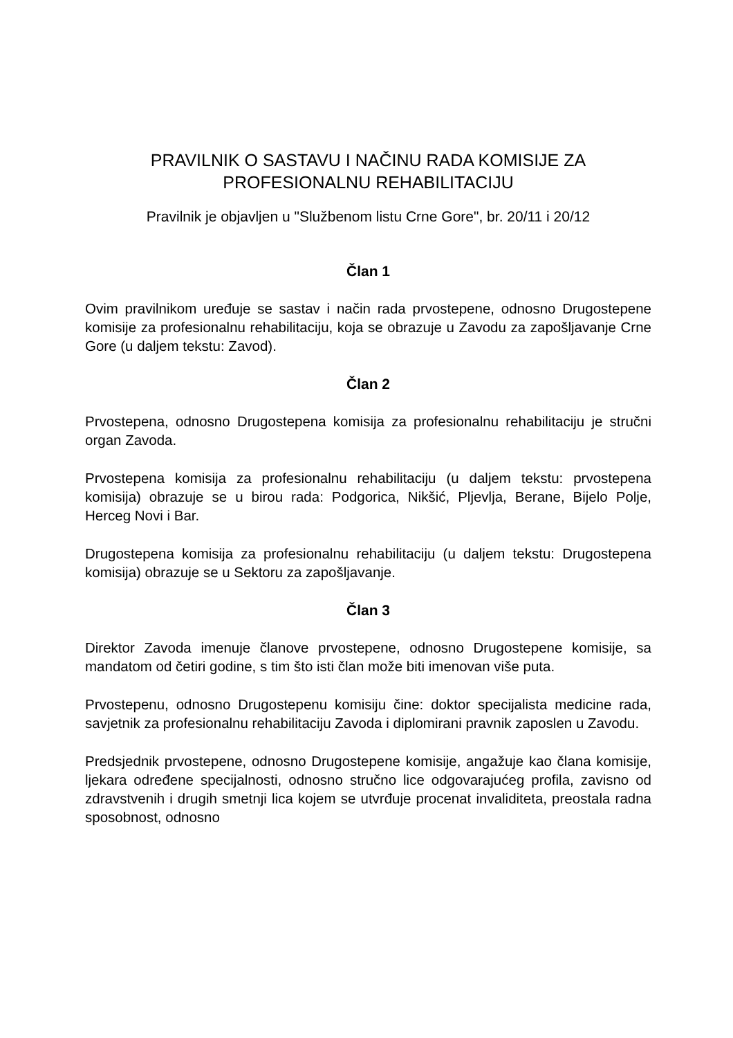PRAVILNIK O SASTAVU I NAČINU RADA KOMISIJE ZA PROFESIONALNU REHABILITACIJU
Pravilnik je objavljen u "Službenom listu Crne Gore", br. 20/11 i 20/12
Član 1
Ovim pravilnikom uređuje se sastav i način rada prvostepene, odnosno Drugostepene komisije za profesionalnu rehabilitaciju, koja se obrazuje u Zavodu za zapošljavanje Crne Gore (u daljem tekstu: Zavod).
Član 2
Prvostepena, odnosno Drugostepena komisija za profesionalnu rehabilitaciju je stručni organ Zavoda.
Prvostepena komisija za profesionalnu rehabilitaciju (u daljem tekstu: prvostepena komisija) obrazuje se u birou rada: Podgorica, Nikšić, Pljevlja, Berane, Bijelo Polje, Herceg Novi i Bar.
Drugostepena komisija za profesionalnu rehabilitaciju (u daljem tekstu: Drugostepena komisija) obrazuje se u Sektoru za zapošljavanje.
Član 3
Direktor Zavoda imenuje članove prvostepene, odnosno Drugostepene komisije, sa mandatom od četiri godine, s tim što isti član može biti imenovan više puta.
Prvostepenu, odnosno Drugostepenu komisiju čine: doktor specijalista medicine rada, savjetnik za profesionalnu rehabilitaciju Zavoda i diplomirani pravnik zaposlen u Zavodu.
Predsjednik prvostepene, odnosno Drugostepene komisije, angažuje kao člana komisije, ljekara određene specijalnosti, odnosno stručno lice odgovarajućeg profila, zavisno od zdravstvenih i drugih smetnji lica kojem se utvrđuje procenat invaliditeta, preostala radna sposobnost, odnosno